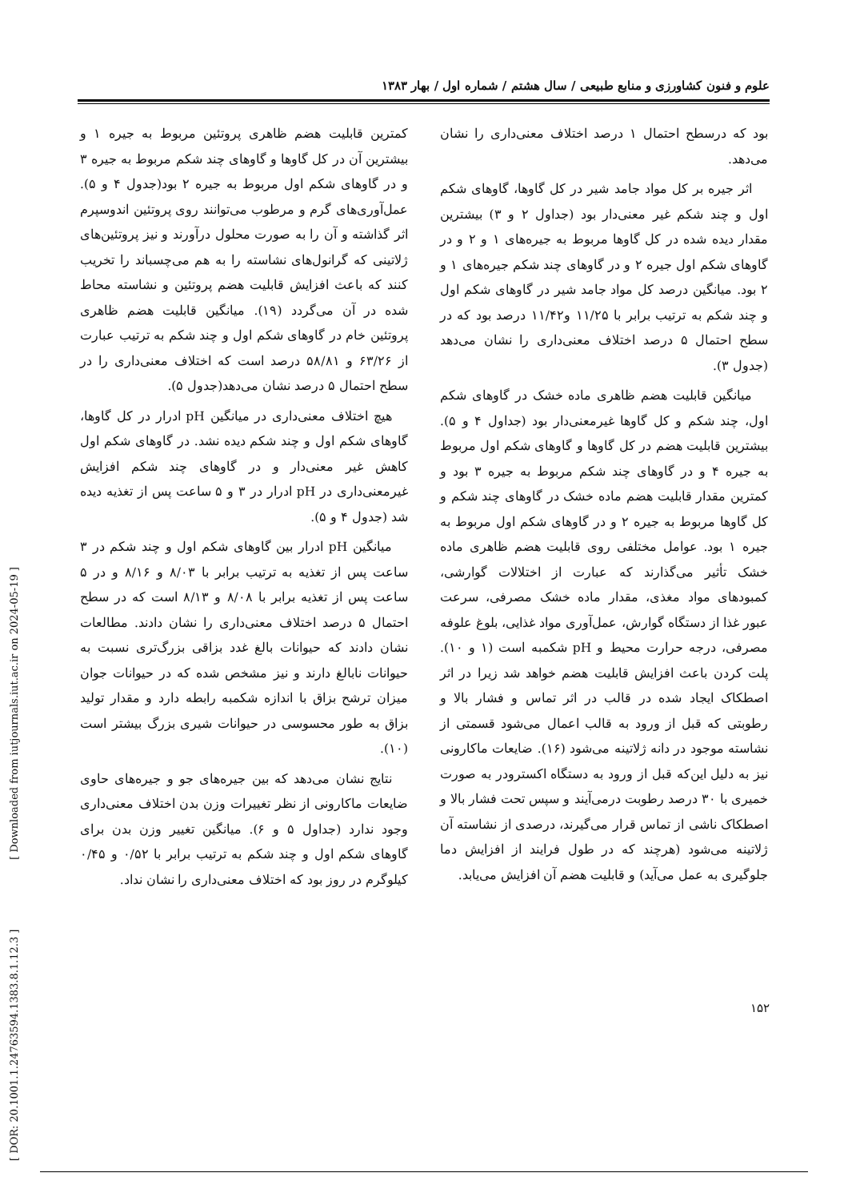علوم و فنون کشاورزی و منابع طبیعی / سال هشتم / شماره اول / بهار ۱۳۸۳
بود که درسطح احتمال ۱ درصد اختلاف معنی‌داری را نشان می‌دهد.
اثر جیره بر کل مواد جامد شیر در کل گاوها، گاوهای شکم اول و چند شکم غیر معنی‌دار بود (جداول ۲ و ۳) بیشترین مقدار دیده شده در کل گاوها مربوط به جیره‌های ۱ و ۲ و در گاوهای شکم اول جیره ۲ و در گاوهای چند شکم جیره‌های ۱ و ۲ بود. میانگین درصد کل مواد جامد شیر در گاوهای شکم اول و چند شکم به ترتیب برابر با ۱۱/۲۵ و۱۱/۴۲ درصد بود که در سطح احتمال ۵ درصد اختلاف معنی‌داری را نشان می‌دهد (جدول ۳).
میانگین قابلیت هضم ظاهری ماده خشک در گاوهای شکم اول، چند شکم و کل گاوها غیرمعنی‌دار بود (جداول ۴ و ۵). بیشترین قابلیت هضم در کل گاوها و گاوهای شکم اول مربوط به جیره ۴ و در گاوهای چند شکم مربوط به جیره ۳ بود و کمترین مقدار قابلیت هضم ماده خشک در گاوهای چند شکم و کل گاوها مربوط به جیره ۲ و در گاوهای شکم اول مربوط به جیره ۱ بود. عوامل مختلفی روی قابلیت هضم ظاهری ماده خشک تأثیر می‌گذارند که عبارت از اختلالات گوارشی، کمبودهای مواد مغذی، مقدار ماده خشک مصرفی، سرعت عبور غذا از دستگاه گوارش، عمل‌آوری مواد غذایی، بلوغ علوفه مصرفی، درجه حرارت محیط و pH شکمبه است (۱ و ۱۰). پلت کردن باعث افزایش قابلیت هضم خواهد شد زیرا در اثر اصطکاک ایجاد شده در قالب در اثر تماس و فشار بالا و رطوبتی که قبل از ورود به قالب اعمال می‌شود قسمتی از نشاسته موجود در دانه ژلاتینه می‌شود (۱۶). ضایعات ماکارونی نیز به دلیل این‌که قبل از ورود به دستگاه اکسترودر به صورت خمیری با ۳۰ درصد رطوبت درمی‌آیند و سپس تحت فشار بالا و اصطکاک ناشی از تماس قرار می‌گیرند، درصدی از نشاسته آن ژلاتینه می‌شود (هرچند که در طول فرایند از افزایش دما جلوگیری به عمل می‌آید) و قابلیت هضم آن افزایش می‌یابد.
کمترین قابلیت هضم ظاهری پروتئین مربوط به جیره ۱ و بیشترین آن در کل گاوها و گاوهای چند شکم مربوط به جیره ۳ و در گاوهای شکم اول مربوط به جیره ۲ بود(جدول ۴ و ۵). عمل‌آوری‌های گرم و مرطوب می‌توانند روی پروتئین اندوسپرم اثر گذاشته و آن را به صورت محلول درآورند و نیز پروتئین‌های ژلاتینی که گرانول‌های نشاسته را به هم می‌چسباند را تخریب کنند که باعث افزایش قابلیت هضم پروتئین و نشاسته محاط شده در آن می‌گردد (۱۹). میانگین قابلیت هضم ظاهری پروتئین خام در گاوهای شکم اول و چند شکم به ترتیب عبارت از ۶۳/۲۶ و ۵۸/۸۱ درصد است که اختلاف معنی‌داری را در سطح احتمال ۵ درصد نشان می‌دهد(جدول ۵).
هیچ اختلاف معنی‌داری در میانگین pH ادرار در کل گاوها، گاوهای شکم اول و چند شکم دیده نشد. در گاوهای شکم اول کاهش غیر معنی‌دار و در گاوهای چند شکم افزایش غیرمعنی‌داری در pH ادرار در ۳ و ۵ ساعت پس از تغذیه دیده شد (جدول ۴ و ۵).
میانگین pH ادرار بین گاوهای شکم اول و چند شکم در ۳ ساعت پس از تغذیه به ترتیب برابر با ۸/۰۳ و ۸/۱۶ و در ۵ ساعت پس از تغذیه برابر با ۸/۰۸ و ۸/۱۳ است که در سطح احتمال ۵ درصد اختلاف معنی‌داری را نشان دادند. مطالعات نشان دادند که حیوانات بالغ غدد بزاقی بزرگ‌تری نسبت به حیوانات نابالغ دارند و نیز مشخص شده که در حیوانات جوان میزان ترشح بزاق با اندازه شکمبه رابطه دارد و مقدار تولید بزاق به طور محسوسی در حیوانات شیری بزرگ بیشتر است (۱۰).
نتایج نشان می‌دهد که بین جیره‌های جو و جیره‌های حاوی ضایعات ماکارونی از نظر تغییرات وزن بدن اختلاف معنی‌داری وجود ندارد (جداول ۵ و ۶). میانگین تغییر وزن بدن برای گاوهای شکم اول و چند شکم به ترتیب برابر با ۰/۵۲ و ۰/۴۵ کیلوگرم در روز بود که اختلاف معنی‌داری را نشان نداد.
[ DOR: 20.1001.1.24763594.1383.8.1.12.3 ] [ Downloaded from iutjournals.iut.ac.ir on 2024-05-19 ]
۱۵۲